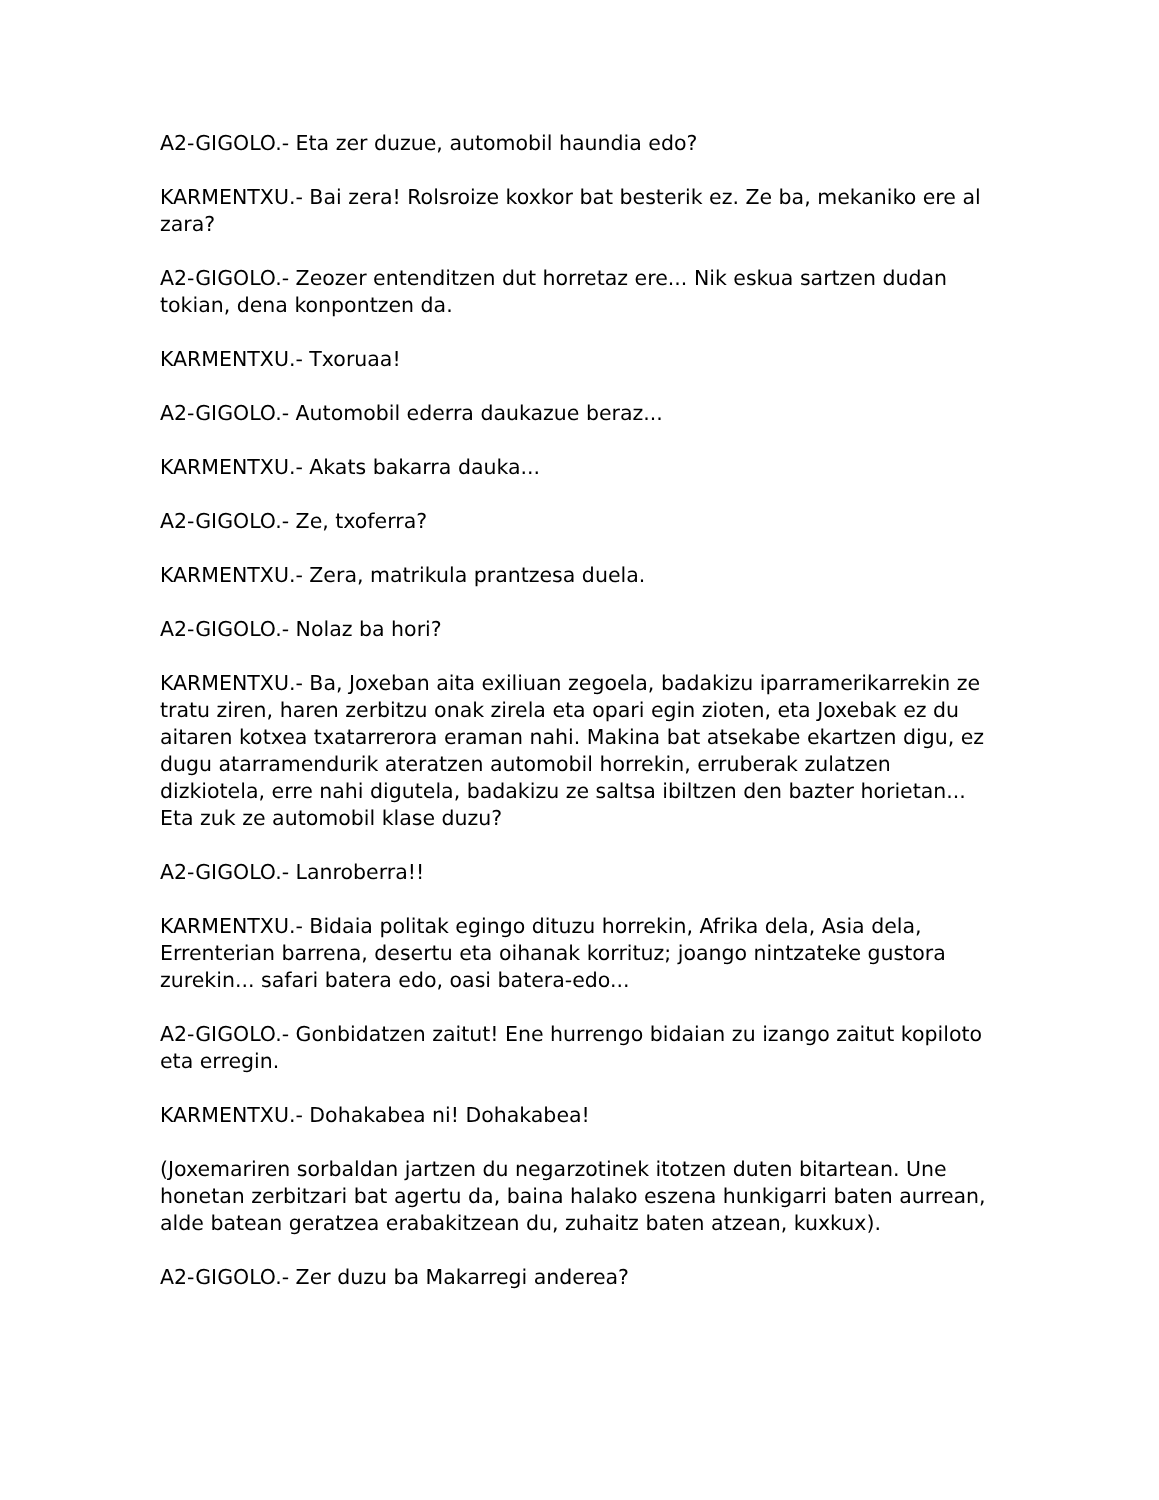A2-GIGOLO.- Eta zer duzue, automobil haundia edo?
KARMENTXU.- Bai zera! Rolsroize koxkor bat besterik ez. Ze ba, mekaniko ere al zara?
A2-GIGOLO.- Zeozer entenditzen dut horretaz ere... Nik eskua sartzen dudan tokian, dena konpontzen da.
KARMENTXU.- Txoruaa!
A2-GIGOLO.- Automobil ederra daukazue beraz...
KARMENTXU.- Akats bakarra dauka...
A2-GIGOLO.- Ze, txoferra?
KARMENTXU.- Zera, matrikula prantzesa duela.
A2-GIGOLO.- Nolaz ba hori?
KARMENTXU.- Ba, Joxeban aita exiliuan zegoela, badakizu iparramerikarrekin ze tratu ziren, haren zerbitzu onak zirela eta opari egin zioten, eta Joxebak ez du aitaren kotxea txatarrerora eraman nahi. Makina bat atsekabe ekartzen digu, ez dugu atarramendurik ateratzen automobil horrekin, erruberak zulatzen dizkiotela, erre nahi digutela, badakizu ze saltsa ibiltzen den bazter horietan... Eta zuk ze automobil klase duzu?
A2-GIGOLO.- Lanroberra!!
KARMENTXU.- Bidaia politak egingo dituzu horrekin, Afrika dela, Asia dela, Errenterian barrena, desertu eta oihanak korrituz; joango nintzateke gustora zurekin... safari batera edo, oasi batera-edo...
A2-GIGOLO.- Gonbidatzen zaitut! Ene hurrengo bidaian zu izango zaitut kopiloto eta erregin.
KARMENTXU.- Dohakabea ni! Dohakabea!
(Joxemariren sorbaldan jartzen du negarzotinek itotzen duten bitartean. Une honetan zerbitzari bat agertu da, baina halako eszena hunkigarri baten aurrean, alde batean geratzea erabakitzean du, zuhaitz baten atzean, kuxkux).
A2-GIGOLO.- Zer duzu ba Makarregi anderea?